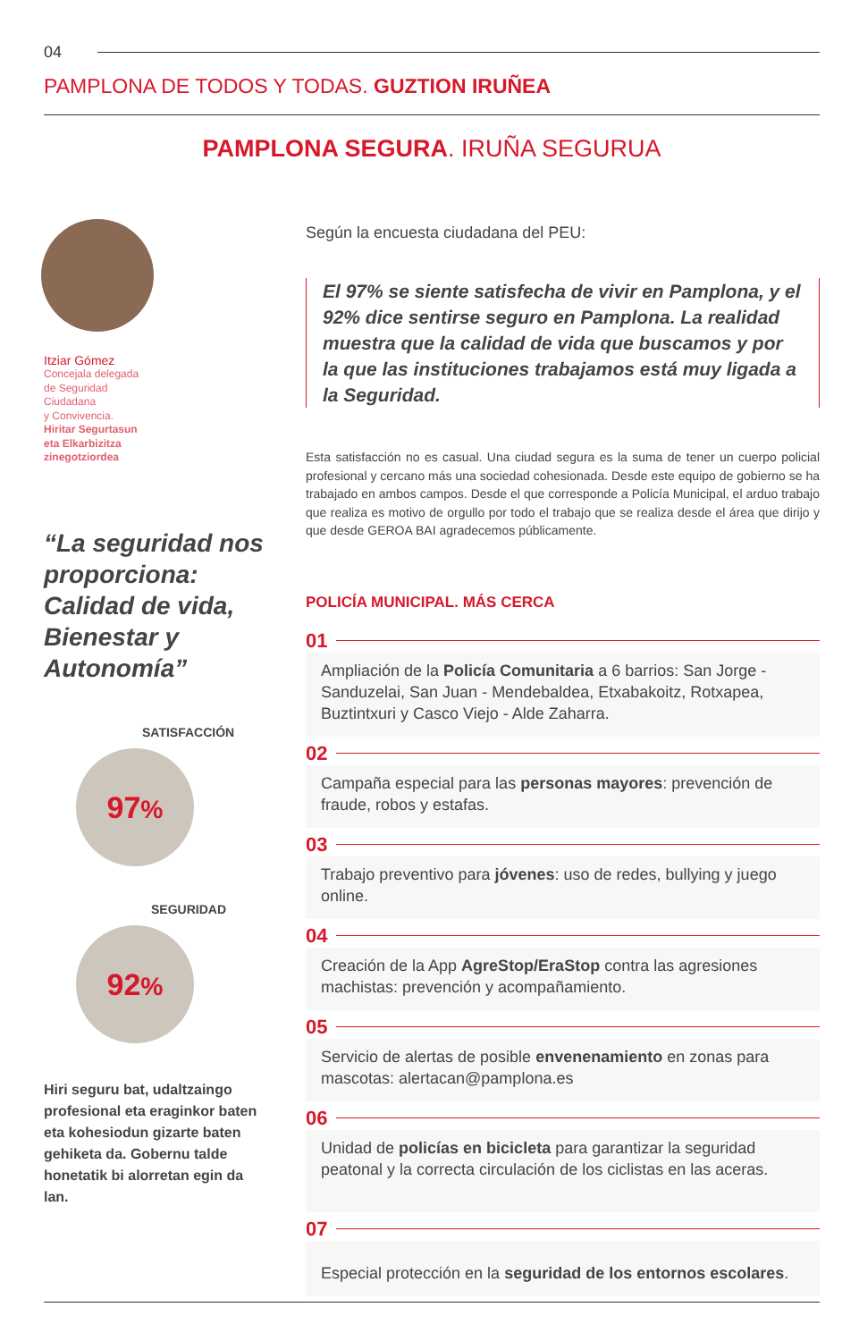04
PAMPLONA DE TODOS Y TODAS. GUZTION IRUÑEA
PAMPLONA SEGURA. IRUÑA SEGURUA
Itziar Gómez
Concejala delegada
de Seguridad
Ciudadana
y Convivencia.
Hiritar Segurtasun
eta Elkarbizitza
zinegotziordea
“La seguridad nos proporciona: Calidad de vida, Bienestar y Autonomía”
SATISFACCIÓN
97%
SEGURIDAD
92%
Hiri seguru bat, udaltzaingo profesional eta eraginkor baten eta kohesiodun gizarte baten gehiketa da. Gobernu talde honetatik bi alorretan egin da lan.
Según la encuesta ciudadana del PEU:
El 97% se siente satisfecha de vivir en Pamplona, y el 92% dice sentirse seguro en Pamplona. La realidad muestra que la calidad de vida que buscamos y por la que las instituciones trabajamos está muy ligada a la Seguridad.
Esta satisfacción no es casual. Una ciudad segura es la suma de tener un cuerpo policial profesional y cercano más una sociedad cohesionada. Desde este equipo de gobierno se ha trabajado en ambos campos. Desde el que corresponde a Policía Municipal, el arduo trabajo que realiza es motivo de orgullo por todo el trabajo que se realiza desde el área que dirijo y que desde GEROA BAI agradecemos públicamente.
POLICÍA MUNICIPAL. MÁS CERCA
01
Ampliación de la Policía Comunitaria a 6 barrios: San Jorge - Sanduzelai, San Juan - Mendebaldea, Etxabakoitz, Rotxapea, Buztintxuri y Casco Viejo - Alde Zaharra.
02
Campaña especial para las personas mayores: prevención de fraude, robos y estafas.
03
Trabajo preventivo para jóvenes: uso de redes, bullying y juego online.
04
Creación de la App AgreStop/EraStop contra las agresiones machistas: prevención y acompañamiento.
05
Servicio de alertas de posible envenenamiento en zonas para mascotas: alertacan@pamplona.es
06
Unidad de policías en bicicleta para garantizar la seguridad peatonal y la correcta circulación de los ciclistas en las aceras.
07
Especial protección en la seguridad de los entornos escolares.